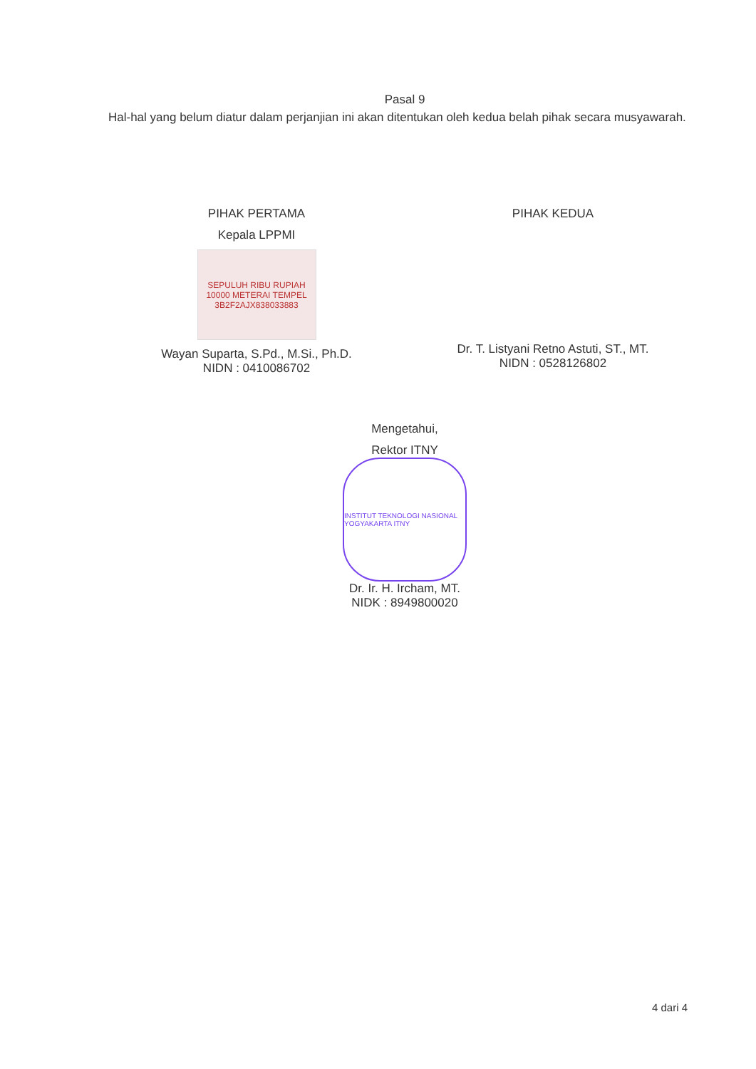Pasal 9
Hal-hal yang belum diatur dalam perjanjian ini akan ditentukan oleh kedua belah pihak secara musyawarah.
PIHAK PERTAMA
Kepala LPPMI
SEPULUH RIBU RUPIAH 10000 METERAI TEMPEL 3B2F2AJX838033883
Wayan Suparta, S.Pd., M.Si., Ph.D.
NIDN : 0410086702
PIHAK KEDUA
Dr. T. Listyani Retno Astuti, ST., MT.
NIDN : 0528126802
Mengetahui,
Rektor ITNY
INSTITUT TEKNOLOGI NASIONAL YOGYAKARTA ITNY
Dr. Ir. H. Ircham, MT.
NIDK : 8949800020
4 dari 4